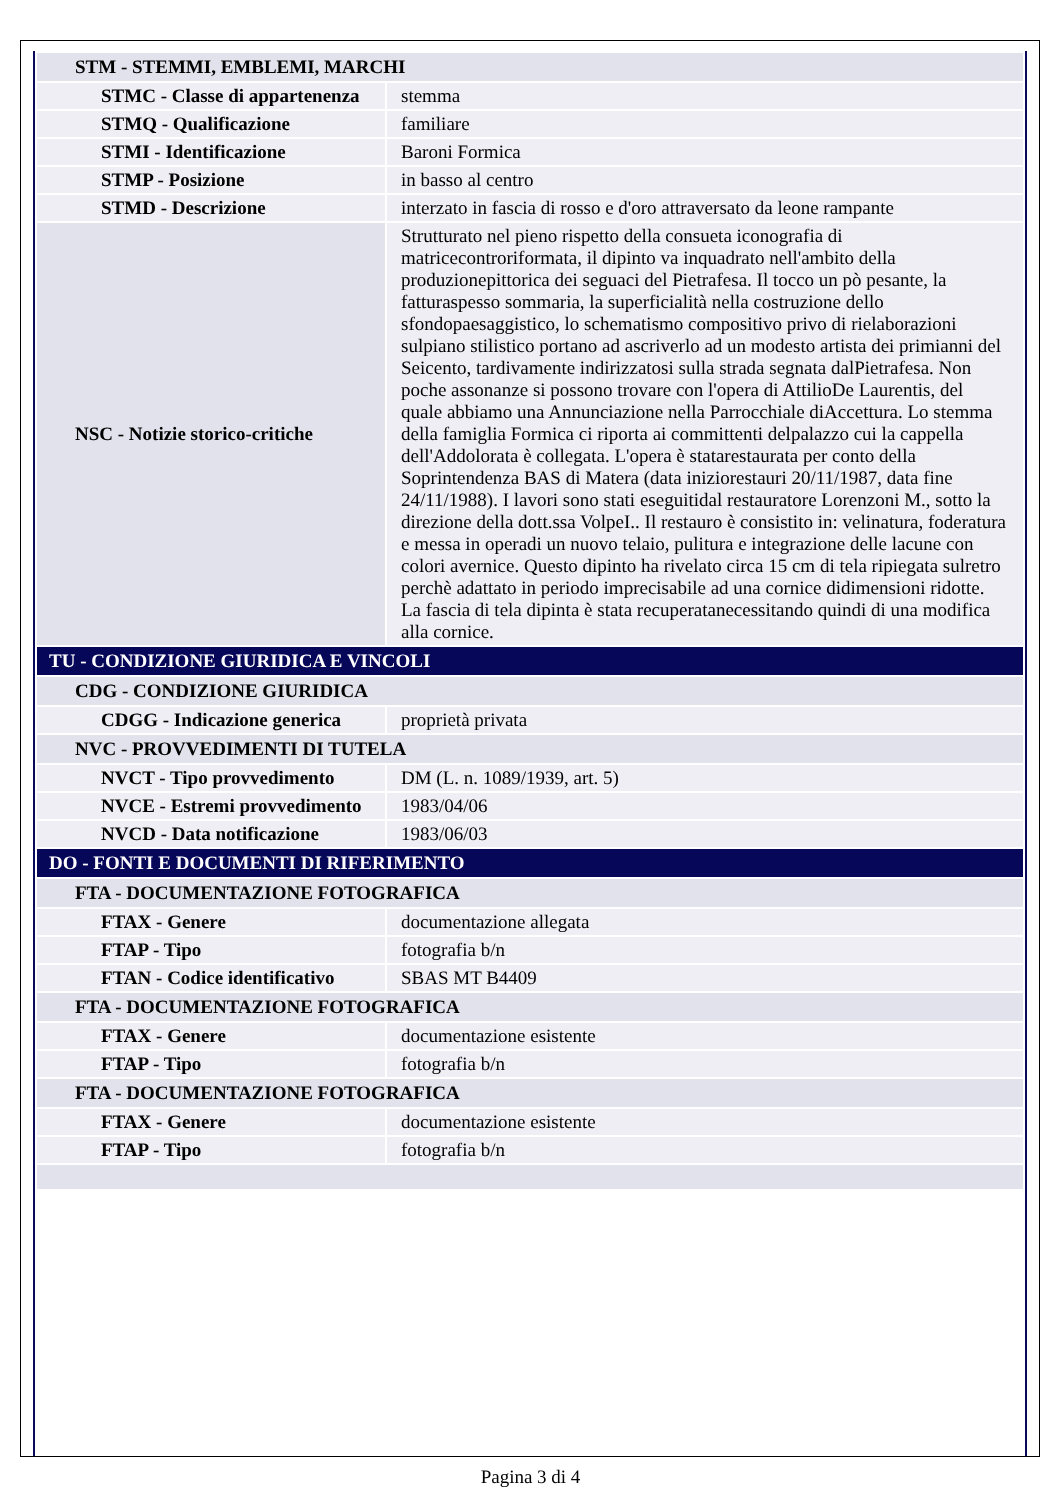| STM - STEMMI, EMBLEMI, MARCHI | |
| STMC - Classe di appartenenza | stemma |
| STMQ - Qualificazione | familiare |
| STMI - Identificazione | Baroni Formica |
| STMP - Posizione | in basso al centro |
| STMD - Descrizione | interzato in fascia di rosso e d'oro attraversato da leone rampante |
| NSC - Notizie storico-critiche | Strutturato nel pieno rispetto della consueta iconografia di matricecontroriformata, il dipinto va inquadrato nell'ambito della produzionepittorica dei seguaci del Pietrafesa. Il tocco un pò pesante, la fatturaspesso sommaria, la superficialità nella costruzione dello sfondopaesaggistico, lo schematismo compositivo privo di rielaborazioni sulpiano stilistico portano ad ascriverlo ad un modesto artista dei primianni del Seicento, tardivamente indirizzatosi sulla strada segnata dalPietrafesa. Non poche assonanze si possono trovare con l'opera di AttilioDe Laurentis, del quale abbiamo una Annunciazione nella Parrocchiale diAccettura. Lo stemma della famiglia Formica ci riporta ai committenti delpalazzo cui la cappella dell'Addolorata è collegata. L'opera è statarestaurata per conto della Soprintendenza BAS di Matera (data iniziorestauri 20/11/1987, data fine 24/11/1988). I lavori sono stati eseguitidal restauratore Lorenzoni M., sotto la direzione della dott.ssa VolpeI.. Il restauro è consistito in: velinatura, foderatura e messa in operadi un nuovo telaio, pulitura e integrazione delle lacune con colori avernice. Questo dipinto ha rivelato circa 15 cm di tela ripiegata sulretro perchè adattato in periodo imprecisabile ad una cornice didimensioni ridotte. La fascia di tela dipinta è stata recuperatanecessitando quindi di una modifica alla cornice. |
| TU - CONDIZIONE GIURIDICA E VINCOLI | |
| CDG - CONDIZIONE GIURIDICA | |
| CDGG - Indicazione generica | proprietà privata |
| NVC - PROVVEDIMENTI DI TUTELA | |
| NVCT - Tipo provvedimento | DM (L. n. 1089/1939, art. 5) |
| NVCE - Estremi provvedimento | 1983/04/06 |
| NVCD - Data notificazione | 1983/06/03 |
| DO - FONTI E DOCUMENTI DI RIFERIMENTO | |
| FTA - DOCUMENTAZIONE FOTOGRAFICA | |
| FTAX - Genere | documentazione allegata |
| FTAP - Tipo | fotografia b/n |
| FTAN - Codice identificativo | SBAS MT B4409 |
| FTA - DOCUMENTAZIONE FOTOGRAFICA | |
| FTAX - Genere | documentazione esistente |
| FTAP - Tipo | fotografia b/n |
| FTA - DOCUMENTAZIONE FOTOGRAFICA | |
| FTAX - Genere | documentazione esistente |
| FTAP - Tipo | fotografia b/n |
Pagina 3 di 4